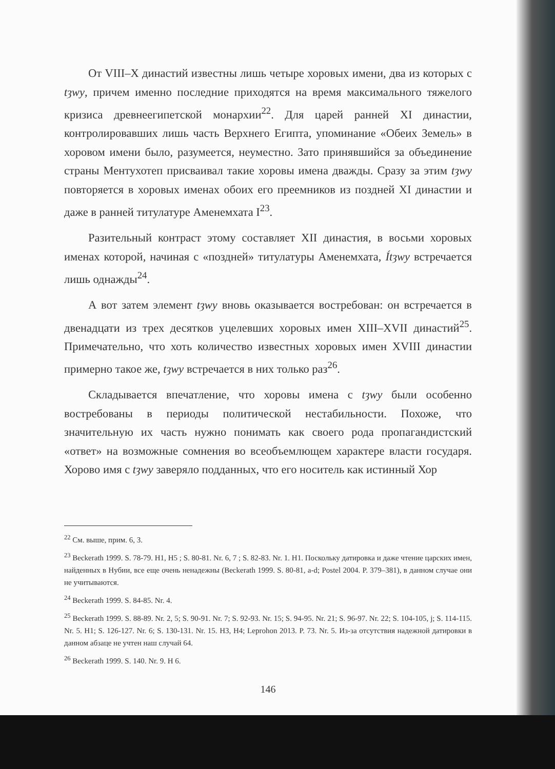От VIII–X династий известны лишь четыре хоровых имени, два из которых с tȝwy, причем именно последние приходятся на время максимального тяжелого кризиса древнеегипетской монархии<sup>22</sup>. Для царей ранней XI династии, контролировавших лишь часть Верхнего Египта, упоминание «Обеих Земель» в хоровом имени было, разумеется, неуместно. Зато принявшийся за объединение страны Ментухотеп присваивал такие хоровы имена дважды. Сразу за этим tȝwy повторяется в хоровых именах обоих его преемников из поздней XI династии и даже в ранней титулатуре Аменемхата I<sup>23</sup>.
Разительный контраст этому составляет XII династия, в восьми хоровых именах которой, начиная с «поздней» титулатуры Аменемхата, Ítȝwy встречается лишь однажды<sup>24</sup>.
А вот затем элемент tȝwy вновь оказывается востребован: он встречается в двенадцати из трех десятков уцелевших хоровых имен XIII–XVII династий<sup>25</sup>. Примечательно, что хоть количество известных хоровых имен XVIII династии примерно такое же, tȝwy встречается в них только раз<sup>26</sup>.
Складывается впечатление, что хоровы имена с tȝwy были особенно востребованы в периоды политической нестабильности. Похоже, что значительную их часть нужно понимать как своего рода пропагандистский «ответ» на возможные сомнения во всеобъемлющем характере власти государя. Хорово имя с tȝwy заверяло подданных, что его носитель как истинный Хор
<sup>22</sup> См. выше, прим. 6, 3.
<sup>23</sup> Beckerath 1999. S. 78-79. H1, H5 ; S. 80-81. Nr. 6, 7 ; S. 82-83. Nr. 1. H1. Поскольку датировка и даже чтение царских имен, найденных в Нубии, все еще очень ненадежны (Beckerath 1999. S. 80-81, a-d; Postel 2004. P. 379–381), в данном случае они не учитываются.
<sup>24</sup> Beckerath 1999. S. 84-85. Nr. 4.
<sup>25</sup> Beckerath 1999. S. 88-89. Nr. 2, 5; S. 90-91. Nr. 7; S. 92-93. Nr. 15; S. 94-95. Nr. 21; S. 96-97. Nr. 22; S. 104-105, j; S. 114-115. Nr. 5. H1; S. 126-127. Nr. 6; S. 130-131. Nr. 15. H3, H4; Leprohon 2013. P. 73. Nr. 5. Из-за отсутствия надежной датировки в данном абзаце не учтен наш случай 64.
<sup>26</sup> Beckerath 1999. S. 140. Nr. 9. H 6.
146